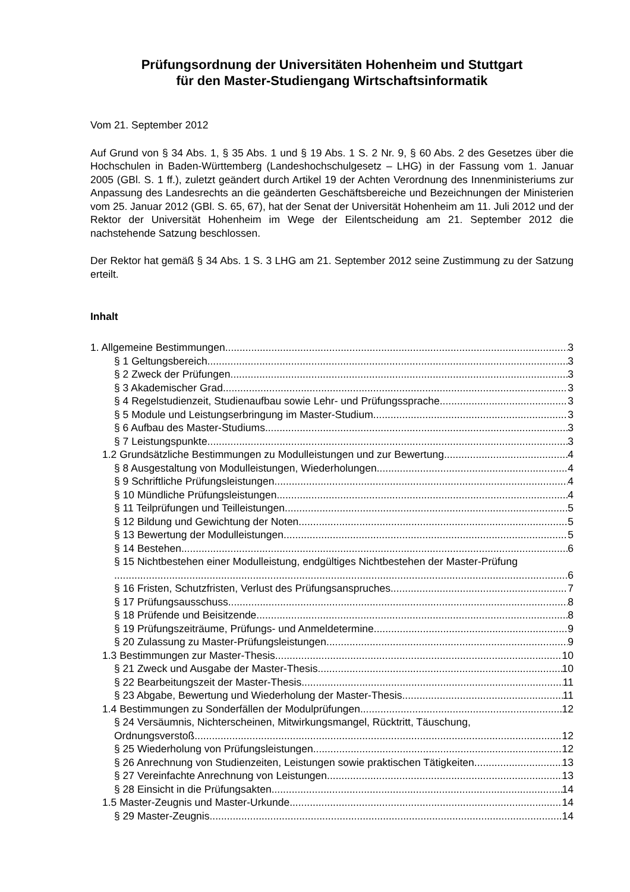Prüfungsordnung der Universitäten Hohenheim und Stuttgart
für den Master-Studiengang Wirtschaftsinformatik
Vom 21. September 2012
Auf Grund von § 34 Abs. 1, § 35 Abs. 1 und § 19 Abs. 1 S. 2 Nr. 9, § 60 Abs. 2 des Gesetzes über die Hochschulen in Baden-Württemberg (Landeshochschulgesetz – LHG) in der Fassung vom 1. Januar 2005 (GBl. S. 1 ff.), zuletzt geändert durch Artikel 19 der Achten Verordnung des Innenministeriums zur Anpassung des Landesrechts an die geänderten Geschäftsbereiche und Bezeichnungen der Ministerien vom 25. Januar 2012 (GBl. S. 65, 67), hat der Senat der Universität Hohenheim am 11. Juli 2012 und der Rektor der Universität Hohenheim im Wege der Eilentscheidung am 21. September 2012 die nachstehende Satzung beschlossen.
Der Rektor hat gemäß § 34 Abs. 1 S. 3 LHG am 21. September 2012 seine Zustimmung zu der Satzung erteilt.
Inhalt
1. Allgemeine Bestimmungen 3
§ 1 Geltungsbereich 3
§ 2 Zweck der Prüfungen 3
§ 3 Akademischer Grad 3
§ 4 Regelstudienzeit, Studienaufbau sowie Lehr- und Prüfungssprache 3
§ 5 Module und Leistungserbringung im Master-Studium 3
§ 6 Aufbau des Master-Studiums 3
§ 7 Leistungspunkte 3
1.2 Grundsätzliche Bestimmungen zu Modulleistungen und zur Bewertung 4
§ 8 Ausgestaltung von Modulleistungen, Wiederholungen 4
§ 9 Schriftliche Prüfungsleistungen 4
§ 10 Mündliche Prüfungsleistungen 4
§ 11 Teilprüfungen und Teilleistungen 5
§ 12 Bildung und Gewichtung der Noten 5
§ 13 Bewertung der Modulleistungen 5
§ 14 Bestehen 6
§ 15 Nichtbestehen einer Modulleistung, endgültiges Nichtbestehen der Master-Prüfung
6
§ 16 Fristen, Schutzfristen, Verlust des Prüfungsanspruches 7
§ 17 Prüfungsausschuss 8
§ 18 Prüfende und Beisitzende 8
§ 19 Prüfungszeiträume, Prüfungs- und Anmeldetermine 9
§ 20 Zulassung zu Master-Prüfungsleistungen 9
1.3 Bestimmungen zur Master-Thesis 10
§ 21 Zweck und Ausgabe der Master-Thesis 10
§ 22 Bearbeitungszeit der Master-Thesis 11
§ 23 Abgabe, Bewertung und Wiederholung der Master-Thesis 11
1.4 Bestimmungen zu Sonderfällen der Modulprüfungen 12
§ 24 Versäumnis, Nichterscheinen, Mitwirkungsmangel, Rücktritt, Täuschung,
Ordnungsverstoß 12
§ 25 Wiederholung von Prüfungsleistungen 12
§ 26 Anrechnung von Studienzeiten, Leistungen sowie praktischen Tätigkeiten 13
§ 27 Vereinfachte Anrechnung von Leistungen 13
§ 28 Einsicht in die Prüfungsakten 14
1.5 Master-Zeugnis und Master-Urkunde 14
§ 29 Master-Zeugnis 14